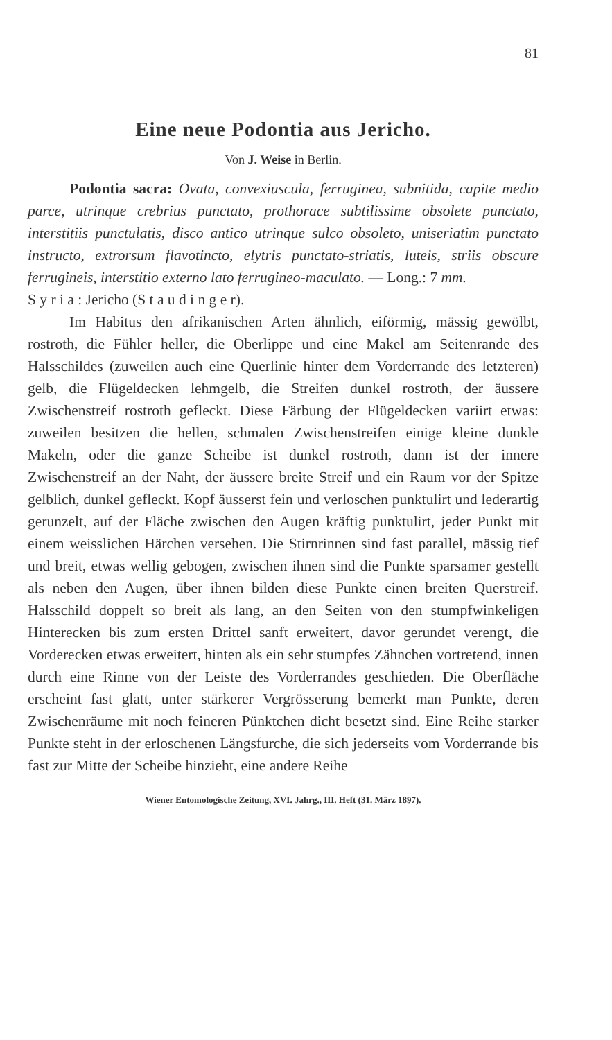81
Eine neue Podontia aus Jericho.
Von J. Weise in Berlin.
Podontia sacra: Ovata, convexiuscula, ferruginea, subnitida, capite medio parce, utrinque crebrius punctato, prothorace subtilissime obsolete punctato, interstitiis punctulatis, disco antico utrinque sulco obsoleto, uniseriatim punctato instructo, extrorsum flavotincto, elytris punctato-striatis, luteis, striis obscure ferrugineis, interstitio externo lato ferrugineo-maculato. — Long.: 7 mm.
S y r i a : Jericho (S t a u d i n g e r).
Im Habitus den afrikanischen Arten ähnlich, eiförmig, mässig gewölbt, rostroth, die Fühler heller, die Oberlippe und eine Makel am Seitenrande des Halsschildes (zuweilen auch eine Querlinie hinter dem Vorderrande des letzteren) gelb, die Flügeldecken lehmgelb, die Streifen dunkel rostroth, der äussere Zwischenstreif rostroth gefleckt. Diese Färbung der Flügeldecken variirt etwas: zuweilen besitzen die hellen, schmalen Zwischenstreifen einige kleine dunkle Makeln, oder die ganze Scheibe ist dunkel rostroth, dann ist der innere Zwischenstreif an der Naht, der äussere breite Streif und ein Raum vor der Spitze gelblich, dunkel gefleckt. Kopf äusserst fein und verloschen punktulirt und lederartig gerunzelt, auf der Fläche zwischen den Augen kräftig punktulirt, jeder Punkt mit einem weisslichen Härchen versehen. Die Stirnrinnen sind fast parallel, mässig tief und breit, etwas wellig gebogen, zwischen ihnen sind die Punkte sparsamer gestellt als neben den Augen, über ihnen bilden diese Punkte einen breiten Querstreif. Halsschild doppelt so breit als lang, an den Seiten von den stumpfwinkeligen Hinterecken bis zum ersten Drittel sanft erweitert, davor gerundet verengt, die Vorderecken etwas erweitert, hinten als ein sehr stumpfes Zähnchen vortretend, innen durch eine Rinne von der Leiste des Vorderrandes geschieden. Die Oberfläche erscheint fast glatt, unter stärkerer Vergrösserung bemerkt man Punkte, deren Zwischenräume mit noch feineren Pünktchen dicht besetzt sind. Eine Reihe starker Punkte steht in der erloschenen Längsfurche, die sich jederseits vom Vorderrande bis fast zur Mitte der Scheibe hinzieht, eine andere Reihe
Wiener Entomologische Zeitung, XVI. Jahrg., III. Heft (31. März 1897).